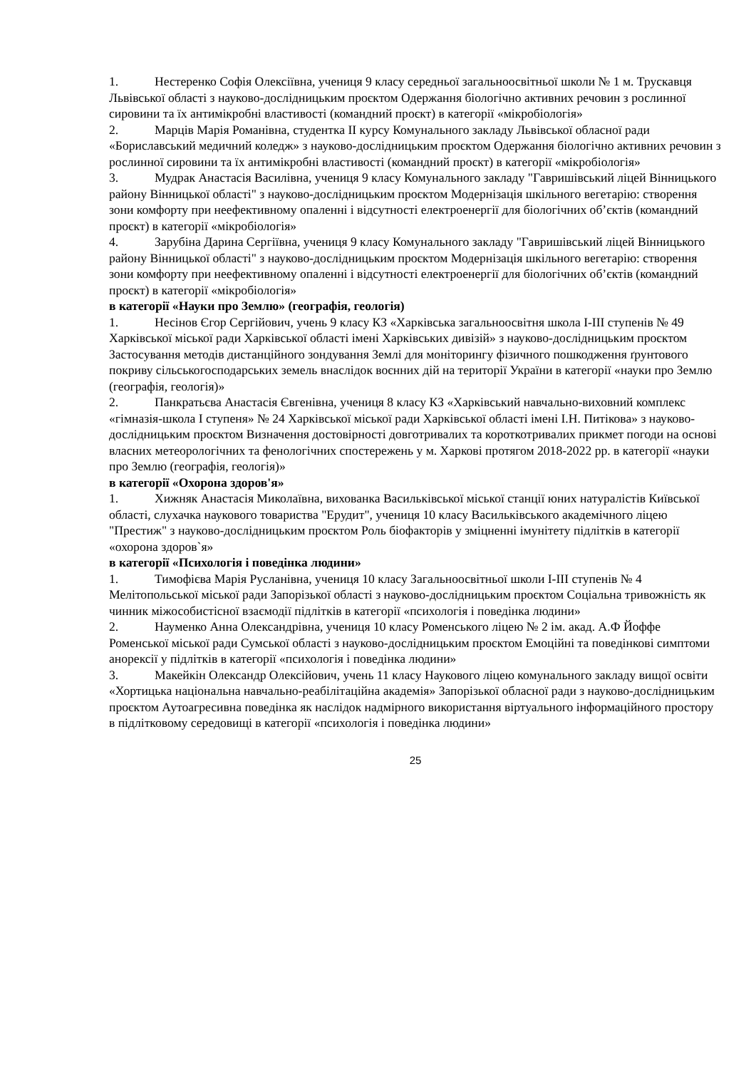1. Нестеренко Софія Олексіївна, учениця 9 класу середньої загальноосвітньої школи № 1 м. Трускавця Львівської області з науково-дослідницьким проєктом Одержання біологічно активних речовин з рослинної сировини та їх антимікробні властивості (командний проєкт) в категорії «мікробіологія»
2. Марців Марія Романівна, студентка ІІ курсу Комунального закладу Львівської обласної ради «Бориславський медичний коледж» з науково-дослідницьким проєктом Одержання біологічно активних речовин з рослинної сировини та їх антимікробні властивості (командний проєкт) в категорії «мікробіологія»
3. Мудрак Анастасія Василівна, учениця 9 класу Комунального закладу "Гавришівський ліцей Вінницького району Вінницької області" з науково-дослідницьким проєктом Модернізація шкільного вегетарію: створення зони комфорту при неефективному опаленні і відсутності електроенергії для біологічних об’єктів (командний проєкт) в категорії «мікробіологія»
4. Зарубіна Дарина Сергіївна, учениця 9 класу Комунального закладу "Гавришівський ліцей Вінницького району Вінницької області" з науково-дослідницьким проєктом Модернізація шкільного вегетарію: створення зони комфорту при неефективному опаленні і відсутності електроенергії для біологічних об’єктів (командний проєкт) в категорії «мікробіологія»
в категорії «Науки про Землю» (географія, геологія)
1. Несінов Єгор Сергійович, учень 9 класу КЗ «Харківська загальноосвітня школа І-ІІІ ступенів № 49 Харківської міської ради Харківської області імені Харківських дивізій» з науково-дослідницьким проєктом Застосування методів дистанційного зондування Землі для моніторингу фізичного пошкодження ґрунтового покриву сільськогосподарських земель внаслідок воєнних дій на території України в категорії «науки про Землю (географія, геологія)»
2. Панкратьєва Анастасія Євгенівна, учениця 8 класу КЗ «Харківський навчально-виховний комплекс «гімназія-школа І ступеня» № 24 Харківської міської ради Харківської області імені І.Н. Питікова» з науково-дослідницьким проєктом Визначення достовірності довготривалих та короткотривалих прикмет погоди на основі власних метеорологічних та фенологічних спостережень у м. Харкові протягом 2018-2022 рр. в категорії «науки про Землю (географія, геологія)»
в категорії «Охорона здоров'я»
1. Хижняк Анастасія Миколаївна, вихованка Васильківської міської станції юних натуралістів Київської області, слухачка наукового товариства "Ерудит", учениця 10 класу Васильківського академічного ліцею "Престиж" з науково-дослідницьким проєктом Роль біофакторів у зміцненні імунітету підлітків в категорії «охорона здоров`я»
в категорії «Психологія і поведінка людини»
1. Тимофієва Марія Русланівна, учениця 10 класу Загальноосвітньої школи І-ІІІ ступенів № 4 Мелітопольської міської ради Запорізької області з науково-дослідницьким проєктом Соціальна тривожність як чинник міжособистісної взаємодії підлітків в категорії «психологія і поведінка людини»
2. Науменко Анна Олександрівна, учениця 10 класу Роменського ліцею № 2 ім. акад. А.Ф Йоффе Роменської міської ради Сумської області з науково-дослідницьким проєктом Емоційні та поведінкові симптоми анорексії у підлітків в категорії «психологія і поведінка людини»
3. Макейкін Олександр Олексійович, учень 11 класу Наукового ліцею комунального закладу вищої освіти «Хортицька національна навчально-реабілітаційна академія» Запорізької обласної ради з науково-дослідницьким проєктом Аутоагресивна поведінка як наслідок надмірного використання віртуального інформаційного простору в підлітковому середовищі в категорії «психологія і поведінка людини»
25